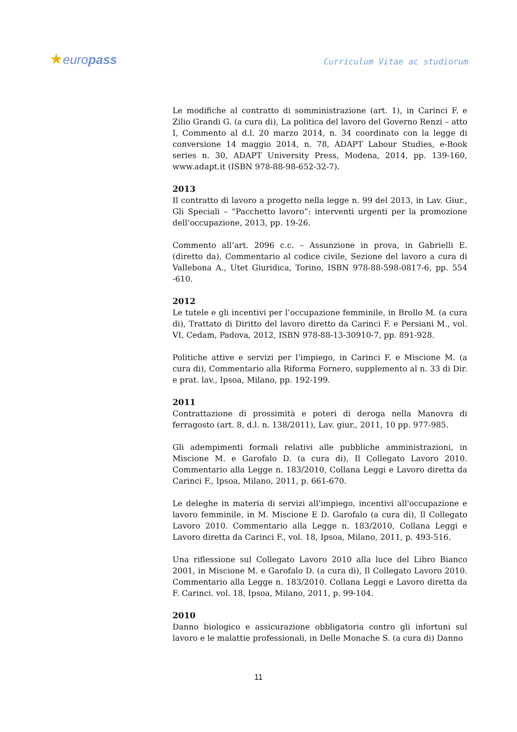★europass Curriculum Vitae ac studiorum
Le modifiche al contratto di somministrazione (art. 1), in Carinci F. e Zilio Grandi G. (a cura di), La politica del lavoro del Governo Renzi – atto I, Commento al d.l. 20 marzo 2014, n. 34 coordinato con la legge di conversione 14 maggio 2014, n. 78, ADAPT Labour Studies, e-Book series n. 30, ADAPT University Press, Modena, 2014, pp. 139-160, www.adapt.it (ISBN 978-88-98-652-32-7).
2013
Il contratto di lavoro a progetto nella legge n. 99 del 2013, in Lav. Giur., Gli Speciali – “Pacchetto lavoro”: interventi urgenti per la promozione dell’occupazione, 2013, pp. 19-26.
Commento all’art. 2096 c.c. – Assunzione in prova, in Gabrielli E. (diretto da), Commentario al codice civile, Sezione del lavoro a cura di Vallebona A., Utet Giuridica, Torino, ISBN 978-88-598-0817-6, pp. 554 -610.
2012
Le tutele e gli incentivi per l’occupazione femminile, in Brollo M. (a cura di), Trattato di Diritto del lavoro diretto da Carinci F. e Persiani M., vol. VI, Cedam, Padova, 2012, ISBN 978-88-13-30910-7, pp. 891-928.
Politiche attive e servizi per l’impiego, in Carinci F. e Miscione M. (a cura di), Commentario alla Riforma Fornero, supplemento al n. 33 di Dir. e prat. lav., Ipsoa, Milano, pp. 192-199.
2011
Contrattazione di prossimità e poteri di deroga nella Manovra di ferragosto (art. 8, d.l. n. 138/2011), Lav. giur., 2011, 10 pp. 977-985.
Gli adempimenti formali relativi alle pubbliche amministrazioni, in Miscione M. e Garofalo D. (a cura di), Il Collegato Lavoro 2010. Commentario alla Legge n. 183/2010, Collana Leggi e Lavoro diretta da Carinci F., Ipsoa, Milano, 2011, p. 661-670.
Le deleghe in materia di servizi all'impiego, incentivi all'occupazione e lavoro femminile, in M. Miscione E D. Garofalo (a cura di), Il Collegato Lavoro 2010. Commentario alla Legge n. 183/2010, Collana Leggi e Lavoro diretta da Carinci F., vol. 18, Ipsoa, Milano, 2011, p. 493-516.
Una riflessione sul Collegato Lavoro 2010 alla luce del Libro Bianco 2001, in Miscione M. e Garofalo D. (a cura di), Il Collegato Lavoro 2010. Commentario alla Legge n. 183/2010. Collana Leggi e Lavoro diretta da F. Carinci. vol. 18, Ipsoa, Milano, 2011, p. 99-104.
2010
Danno biologico e assicurazione obbligatoria contro gli infortuni sul lavoro e le malattie professionali, in Delle Monache S. (a cura di) Danno
11